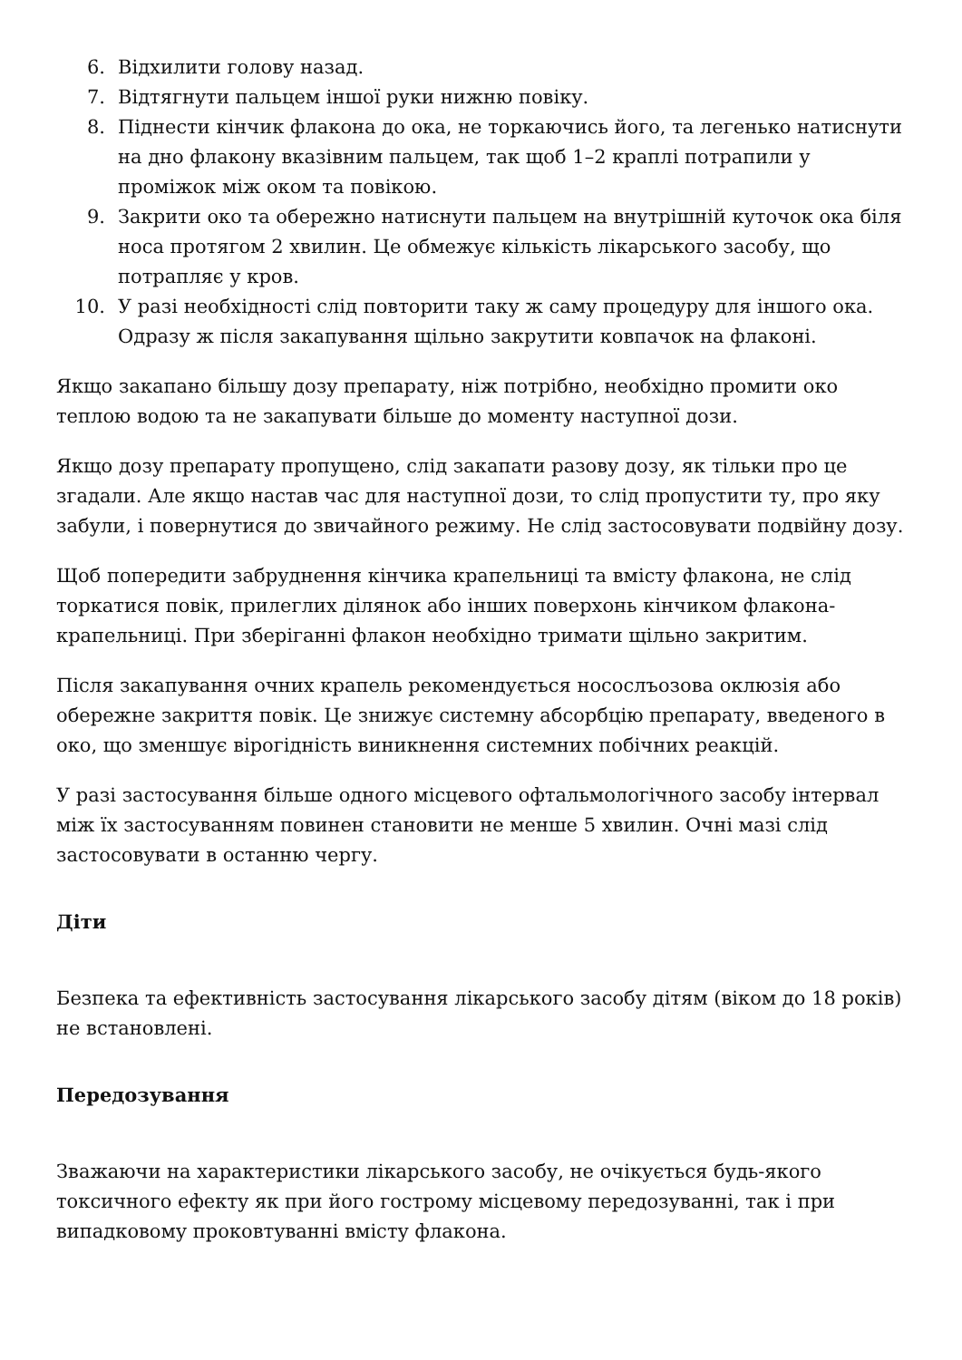6. Відхилити голову назад.
7. Відтягнути пальцем іншої руки нижню повіку.
8. Піднести кінчик флакона до ока, не торкаючись його, та легенько натиснути на дно флакону вказівним пальцем, так щоб 1–2 краплі потрапили у проміжок між оком та повікою.
9. Закрити око та обережно натиснути пальцем на внутрішній куточок ока біля носа протягом 2 хвилин. Це обмежує кількість лікарського засобу, що потрапляє у кров.
10. У разі необхідності слід повторити таку ж саму процедуру для іншого ока. Одразу ж після закапування щільно закрутити ковпачок на флаконі.
Якщо закапано більшу дозу препарату, ніж потрібно, необхідно промити око теплою водою та не закапувати більше до моменту наступної дози.
Якщо дозу препарату пропущено, слід закапати разову дозу, як тільки про це згадали. Але якщо настав час для наступної дози, то слід пропустити ту, про яку забули, і повернутися до звичайного режиму. Не слід застосовувати подвійну дозу.
Щоб попередити забруднення кінчика крапельниці та вмісту флакона, не слід торкатися повік, прилеглих ділянок або інших поверхонь кінчиком флакона-крапельниці. При зберіганні флакон необхідно тримати щільно закритим.
Після закапування очних крапель рекомендується носослъозова оклюзія або обережне закриття повік. Це знижує системну абсорбцію препарату, введеного в око, що зменшує вірогідність виникнення системних побічних реакцій.
У разі застосування більше одного місцевого офтальмологічного засобу інтервал між їх застосуванням повинен становити не менше 5 хвилин. Очні мазі слід застосовувати в останню чергу.
Діти
Безпека та ефективність застосування лікарського засобу дітям (віком до 18 років) не встановлені.
Передозування
Зважаючи на характеристики лікарського засобу, не очікується будь-якого токсичного ефекту як при його гострому місцевому передозуванні, так і при випадковому проковтуванні вмісту флакона.